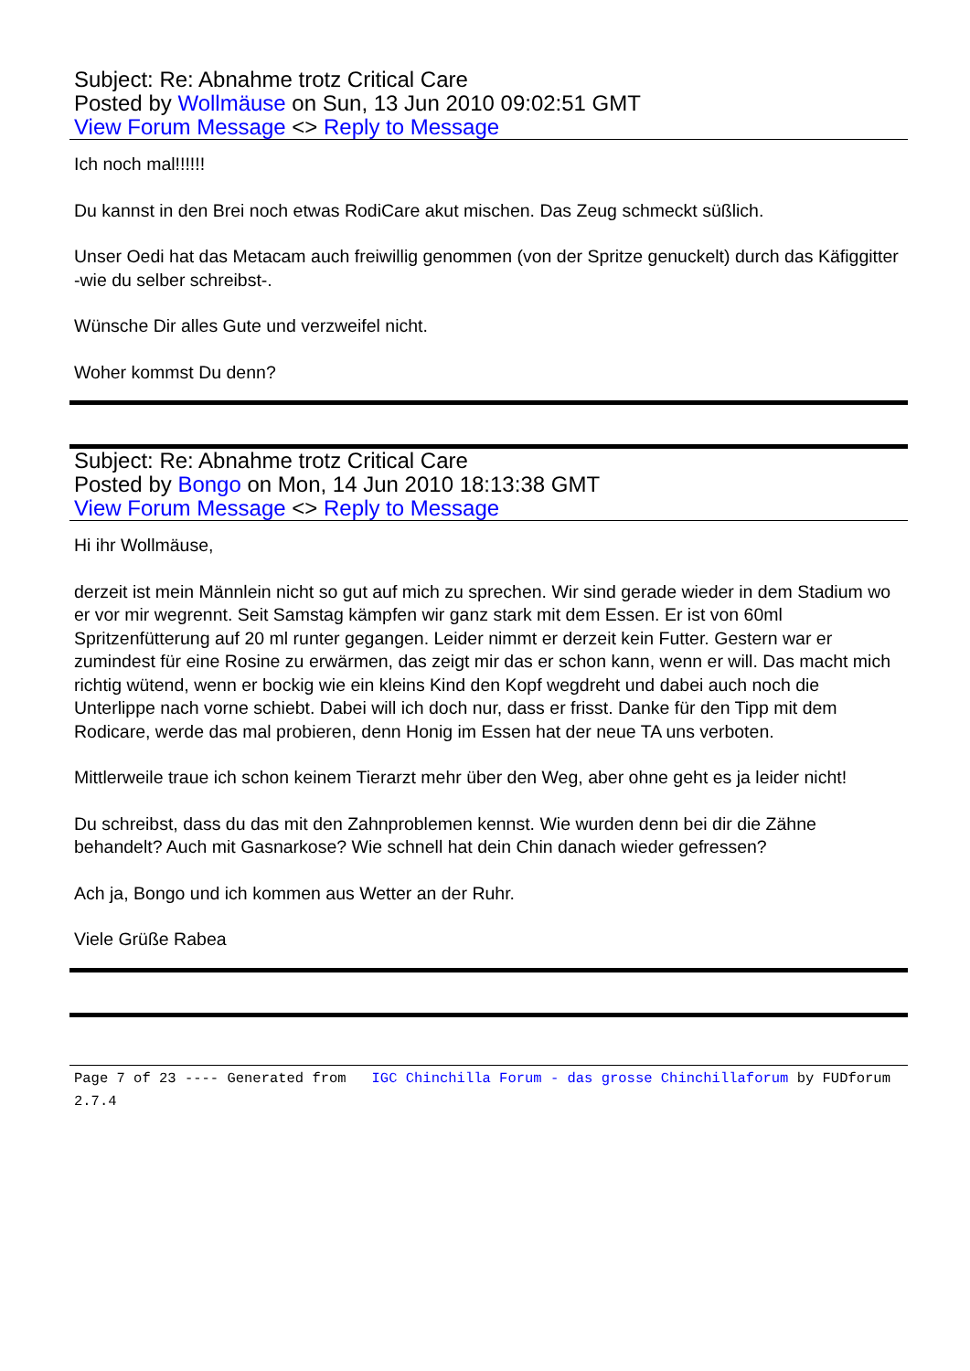Subject: Re: Abnahme trotz Critical Care
Posted by Wollmäuse on Sun, 13 Jun 2010 09:02:51 GMT
View Forum Message <> Reply to Message
Ich noch mal!!!!!!
Du kannst in den Brei noch etwas RodiCare akut mischen. Das Zeug schmeckt süßlich.
Unser Oedi hat das Metacam auch freiwillig genommen (von der Spritze genuckelt) durch das Käfiggitter -wie du selber schreibst-.
Wünsche Dir alles Gute und verzweifel nicht.
Woher kommst Du denn?
Subject: Re: Abnahme trotz Critical Care
Posted by Bongo on Mon, 14 Jun 2010 18:13:38 GMT
View Forum Message <> Reply to Message
Hi ihr Wollmäuse,
derzeit ist mein Männlein nicht so gut auf mich zu sprechen. Wir sind gerade wieder in dem Stadium wo er vor mir wegrennt. Seit Samstag kämpfen wir ganz stark mit dem Essen. Er ist von 60ml Spritzenfütterung auf 20 ml runter gegangen. Leider nimmt er derzeit kein Futter. Gestern war er zumindest für eine Rosine zu erwärmen, das zeigt mir das er schon kann, wenn er will. Das macht mich richtig wütend, wenn er bockig wie ein kleins Kind den Kopf wegdreht und dabei auch noch die Unterlippe nach vorne schiebt. Dabei will ich doch nur, dass er frisst. Danke für den Tipp mit dem Rodicare, werde das mal probieren, denn Honig im Essen hat der neue TA uns verboten.
Mittlerweile traue ich schon keinem Tierarzt mehr über den Weg, aber ohne geht es ja leider nicht!
Du schreibst, dass du das mit den Zahnproblemen kennst. Wie wurden denn bei dir die Zähne behandelt? Auch mit Gasnarkose? Wie schnell hat dein Chin danach wieder gefressen?
Ach ja, Bongo und ich kommen aus Wetter an der Ruhr.
Viele Grüße Rabea
Page 7 of 23 ---- Generated from IGC Chinchilla Forum - das grosse Chinchillaforum by FUDforum 2.7.4